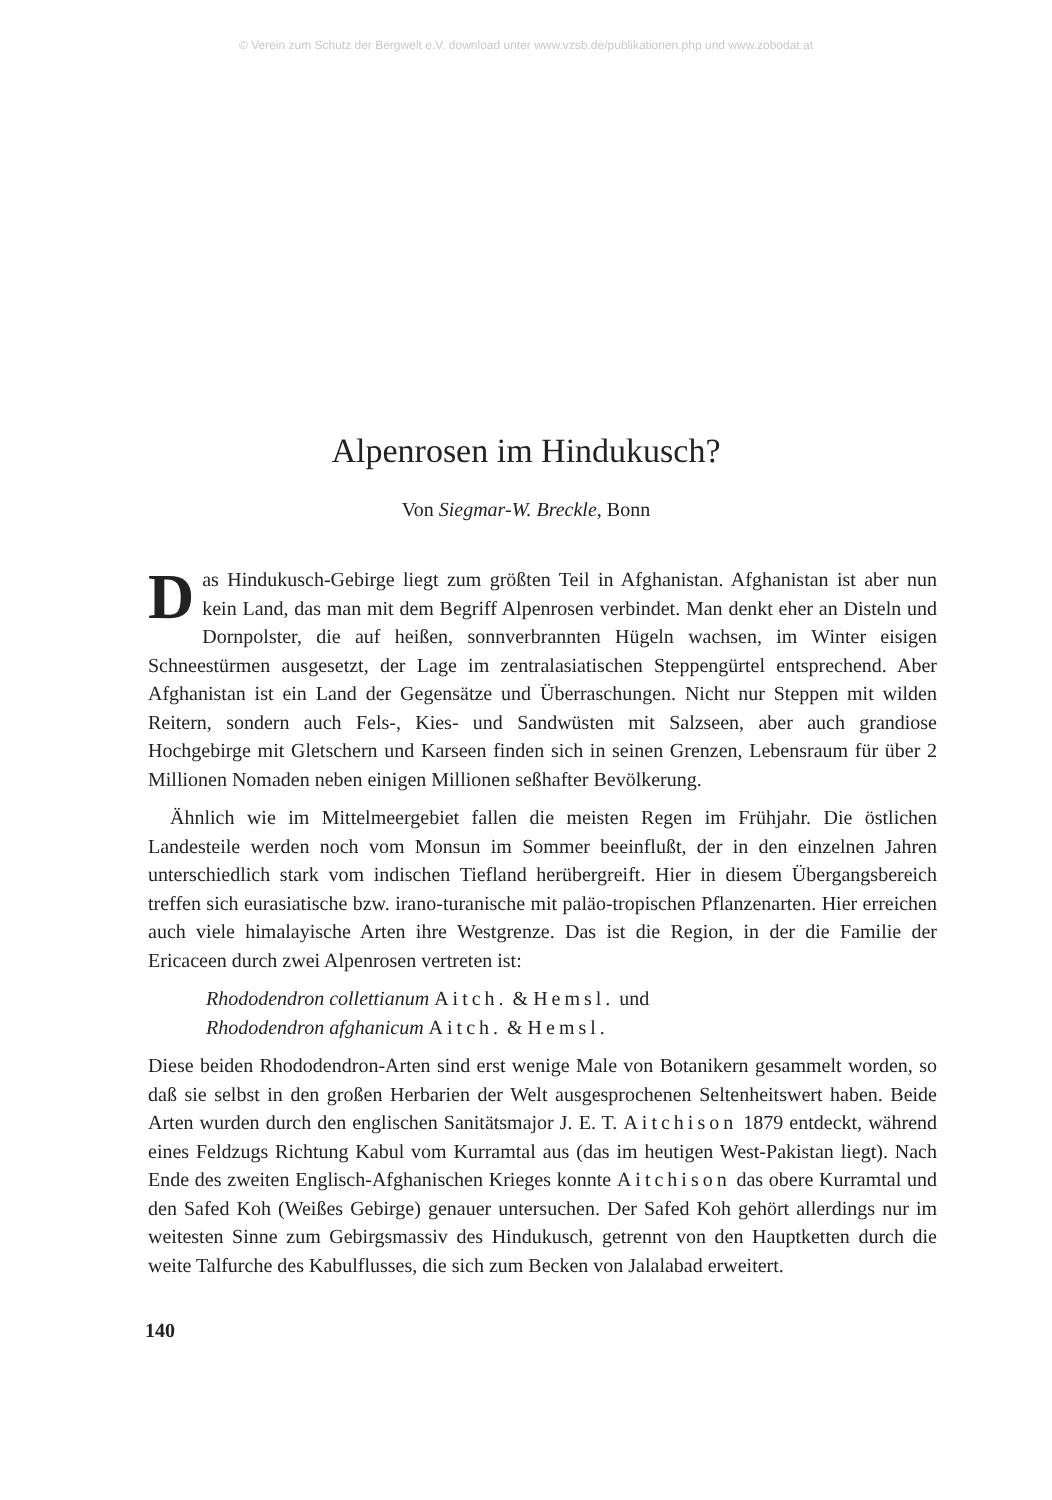© Verein zum Schutz der Bergwelt e.V. download unter www.vzsb.de/publikationen.php und www.zobodat.at
Alpenrosen im Hindukusch?
Von Siegmar-W. Breckle, Bonn
Das Hindukusch-Gebirge liegt zum größten Teil in Afghanistan. Afghanistan ist aber nun kein Land, das man mit dem Begriff Alpenrosen verbindet. Man denkt eher an Disteln und Dornpolster, die auf heißen, sonnverbrannten Hügeln wachsen, im Winter eisigen Schneestürmen ausgesetzt, der Lage im zentralasiatischen Steppengürtel entsprechend. Aber Afghanistan ist ein Land der Gegensätze und Überraschungen. Nicht nur Steppen mit wilden Reitern, sondern auch Fels-, Kies- und Sandwüsten mit Salzseen, aber auch grandiose Hochgebirge mit Gletschern und Karseen finden sich in seinen Grenzen, Lebensraum für über 2 Millionen Nomaden neben einigen Millionen seßhafter Bevölkerung.
Ähnlich wie im Mittelmeergebiet fallen die meisten Regen im Frühjahr. Die östlichen Landesteile werden noch vom Monsun im Sommer beeinflußt, der in den einzelnen Jahren unterschiedlich stark vom indischen Tiefland herübergreift. Hier in diesem Übergangsbereich treffen sich eurasiatische bzw. irano-turanische mit paläo-tropischen Pflanzenarten. Hier erreichen auch viele himalayische Arten ihre Westgrenze. Das ist die Region, in der die Familie der Ericaceen durch zwei Alpenrosen vertreten ist:
Rhododendron collettianum Aitch. & Hemsl. und
Rhododendron afghanicum Aitch. & Hemsl.
Diese beiden Rhododendron-Arten sind erst wenige Male von Botanikern gesammelt worden, so daß sie selbst in den großen Herbarien der Welt ausgesprochenen Seltenheitswert haben. Beide Arten wurden durch den englischen Sanitätsmajor J. E. T. Aitchison 1879 entdeckt, während eines Feldzugs Richtung Kabul vom Kurramtal aus (das im heutigen West-Pakistan liegt). Nach Ende des zweiten Englisch-Afghanischen Krieges konnte Aitchison das obere Kurramtal und den Safed Koh (Weißes Gebirge) genauer untersuchen. Der Safed Koh gehört allerdings nur im weitesten Sinne zum Gebirgsmassiv des Hindukusch, getrennt von den Hauptketten durch die weite Talfurche des Kabulflusses, die sich zum Becken von Jalalabad erweitert.
140